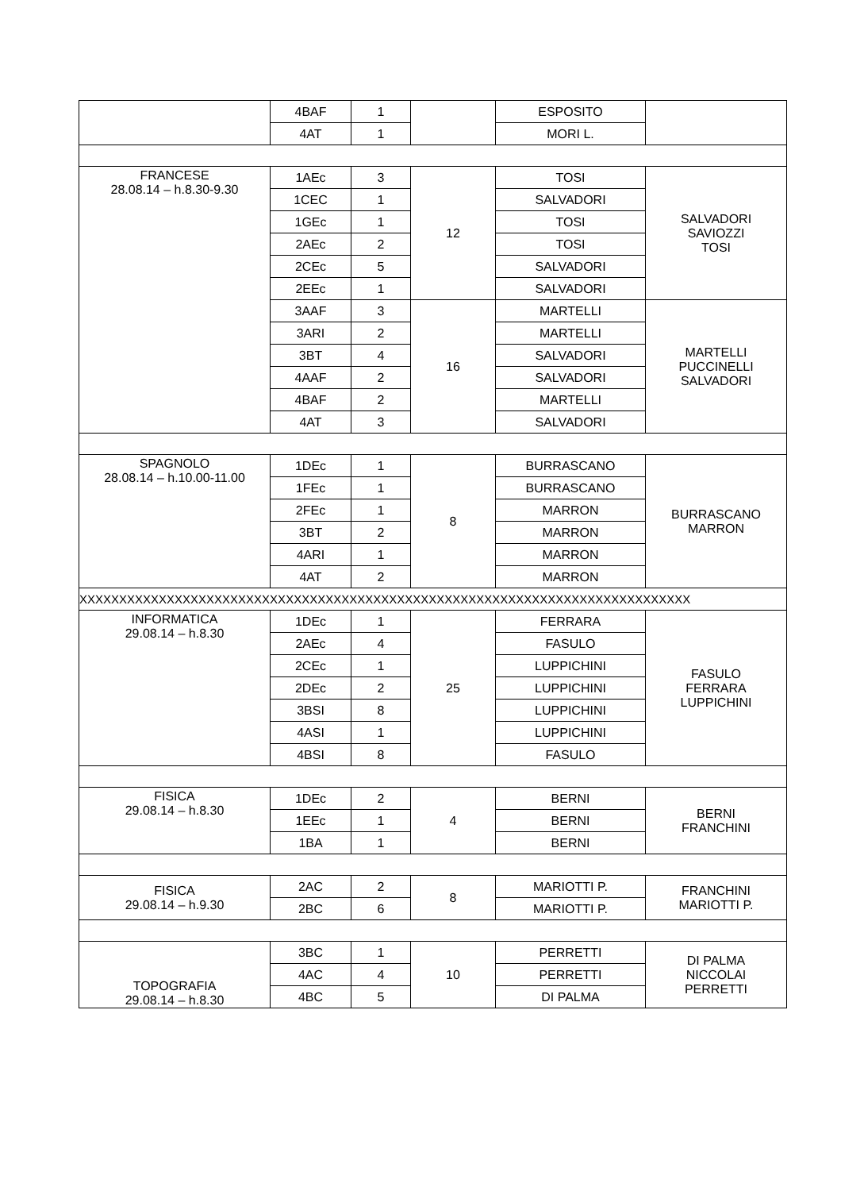| | 4BAF | 1 | | ESPOSITO | |
| | 4AT | 1 | | MORI L. | |
| FRANCESE 28.08.14 – h.8.30-9.30 | 1AEc | 3 | 12 | TOSI | SALVADORI SAVIOZZI TOSI |
| | 1CEC | 1 | | SALVADORI | |
| | 1GEc | 1 | | TOSI | |
| | 2AEc | 2 | | TOSI | |
| | 2CEc | 5 | | SALVADORI | |
| | 2EEc | 1 | | SALVADORI | |
| | 3AAF | 3 | 16 | MARTELLI | MARTELLI PUCCINELLI SALVADORI |
| | 3ARI | 2 | | MARTELLI | |
| | 3BT | 4 | | SALVADORI | |
| | 4AAF | 2 | | SALVADORI | |
| | 4BAF | 2 | | MARTELLI | |
| | 4AT | 3 | | SALVADORI | |
| SPAGNOLO 28.08.14 – h.10.00-11.00 | 1DEc | 1 | 8 | BURRASCANO | BURRASCANO MARRON |
| | 1FEc | 1 | | BURRASCANO | |
| | 2FEc | 1 | | MARRON | |
| | 3BT | 2 | | MARRON | |
| | 4ARI | 1 | | MARRON | |
| | 4AT | 2 | | MARRON | |
| XXXXXXXXXXXXXXXXXXXXXXXXXXXXXXXXXXXXXXXXXXXXXXXXXXXXXXXXXXXXXXXXXXXXXXXXXXXXX | | | | | |
| INFORMATICA 29.08.14 – h.8.30 | 1DEc | 1 | 25 | FERRARA | FASULO FERRARA LUPPICHINI |
| | 2AEc | 4 | | FASULO | |
| | 2CEc | 1 | | LUPPICHINI | |
| | 2DEc | 2 | | LUPPICHINI | |
| | 3BSI | 8 | | LUPPICHINI | |
| | 4ASI | 1 | | LUPPICHINI | |
| | 4BSI | 8 | | FASULO | |
| FISICA 29.08.14 – h.8.30 | 1DEc | 2 | 4 | BERNI | BERNI FRANCHINI |
| | 1EEc | 1 | | BERNI | |
| | 1BA | 1 | | BERNI | |
| FISICA 29.08.14 – h.9.30 | 2AC | 2 | 8 | MARIOTTI P. | FRANCHINI MARIOTTI P. |
| | 2BC | 6 | | MARIOTTI P. | |
| TOPOGRAFIA 29.08.14 – h.8.30 | 3BC | 1 | 10 | PERRETTI | DI PALMA NICCOLAI PERRETTI |
| | 4AC | 4 | | PERRETTI | |
| | 4BC | 5 | | DI PALMA | |